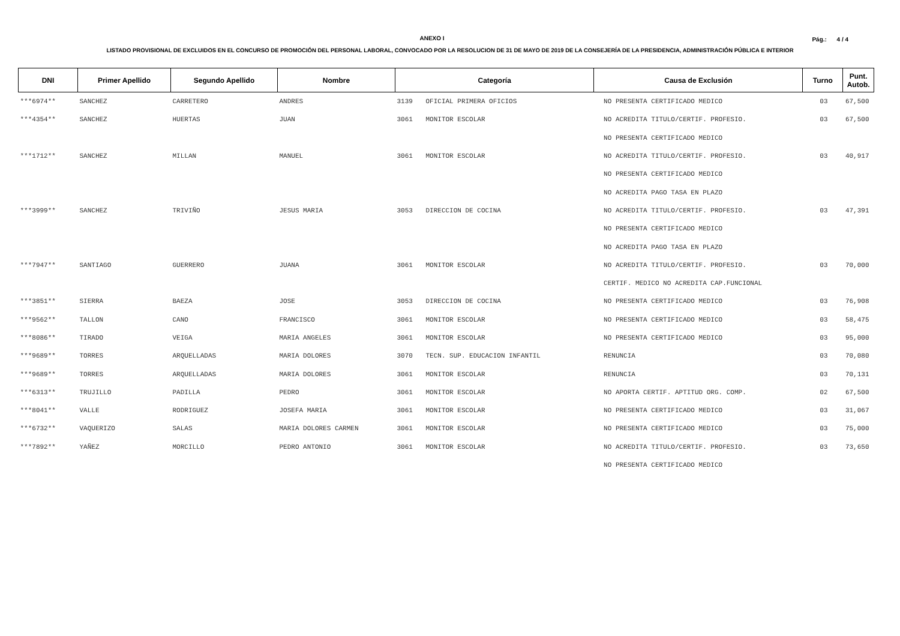ANEXO I
Pág.: 4 / 4
LISTADO PROVISIONAL DE EXCLUIDOS EN EL CONCURSO DE PROMOCIÓN DEL PERSONAL LABORAL, CONVOCADO POR LA RESOLUCION DE 31 DE MAYO DE 2019 DE LA CONSEJERÍA DE LA PRESIDENCIA, ADMINISTRACIÓN PÚBLICA E INTERIOR
| DNI | Primer Apellido | Segundo Apellido | Nombre | Categoría | | Causa de Exclusión | Turno | Punt. Autob. |
| --- | --- | --- | --- | --- | --- | --- | --- | --- |
| ***6974** | SANCHEZ | CARRETERO | ANDRES | 3139 | OFICIAL PRIMERA OFICIOS | NO PRESENTA CERTIFICADO MEDICO | 03 | 67,500 |
| ***4354** | SANCHEZ | HUERTAS | JUAN | 3061 | MONITOR ESCOLAR | NO ACREDITA TITULO/CERTIF. PROFESIO. | 03 | 67,500 |
| | | | | | | NO PRESENTA CERTIFICADO MEDICO | | |
| ***1712** | SANCHEZ | MILLAN | MANUEL | 3061 | MONITOR ESCOLAR | NO ACREDITA TITULO/CERTIF. PROFESIO. | 03 | 40,917 |
| | | | | | | NO PRESENTA CERTIFICADO MEDICO | | |
| | | | | | | NO ACREDITA PAGO TASA EN PLAZO | | |
| ***3999** | SANCHEZ | TRIVIÑO | JESUS MARIA | 3053 | DIRECCION DE COCINA | NO ACREDITA TITULO/CERTIF. PROFESIO. | 03 | 47,391 |
| | | | | | | NO PRESENTA CERTIFICADO MEDICO | | |
| | | | | | | NO ACREDITA PAGO TASA EN PLAZO | | |
| ***7947** | SANTIAGO | GUERRERO | JUANA | 3061 | MONITOR ESCOLAR | NO ACREDITA TITULO/CERTIF. PROFESIO. | 03 | 70,000 |
| | | | | | | CERTIF. MEDICO NO ACREDITA CAP.FUNCIONAL | | |
| ***3851** | SIERRA | BAEZA | JOSE | 3053 | DIRECCION DE COCINA | NO PRESENTA CERTIFICADO MEDICO | 03 | 76,908 |
| ***9562** | TALLON | CANO | FRANCISCO | 3061 | MONITOR ESCOLAR | NO PRESENTA CERTIFICADO MEDICO | 03 | 58,475 |
| ***8086** | TIRADO | VEIGA | MARIA ANGELES | 3061 | MONITOR ESCOLAR | NO PRESENTA CERTIFICADO MEDICO | 03 | 95,000 |
| ***9689** | TORRES | ARQUELLADAS | MARIA DOLORES | 3070 | TECN. SUP. EDUCACION INFANTIL | RENUNCIA | 03 | 70,080 |
| ***9689** | TORRES | ARQUELLADAS | MARIA DOLORES | 3061 | MONITOR ESCOLAR | RENUNCIA | 03 | 70,131 |
| ***6313** | TRUJILLO | PADILLA | PEDRO | 3061 | MONITOR ESCOLAR | NO APORTA CERTIF. APTITUD ORG. COMP. | 02 | 67,500 |
| ***8041** | VALLE | RODRIGUEZ | JOSEFA MARIA | 3061 | MONITOR ESCOLAR | NO PRESENTA CERTIFICADO MEDICO | 03 | 31,067 |
| ***6732** | VAQUERIZO | SALAS | MARIA DOLORES CARMEN | 3061 | MONITOR ESCOLAR | NO PRESENTA CERTIFICADO MEDICO | 03 | 75,000 |
| ***7892** | YAÑEZ | MORCILLO | PEDRO ANTONIO | 3061 | MONITOR ESCOLAR | NO ACREDITA TITULO/CERTIF. PROFESIO. | 03 | 73,650 |
| | | | | | | NO PRESENTA CERTIFICADO MEDICO | | |